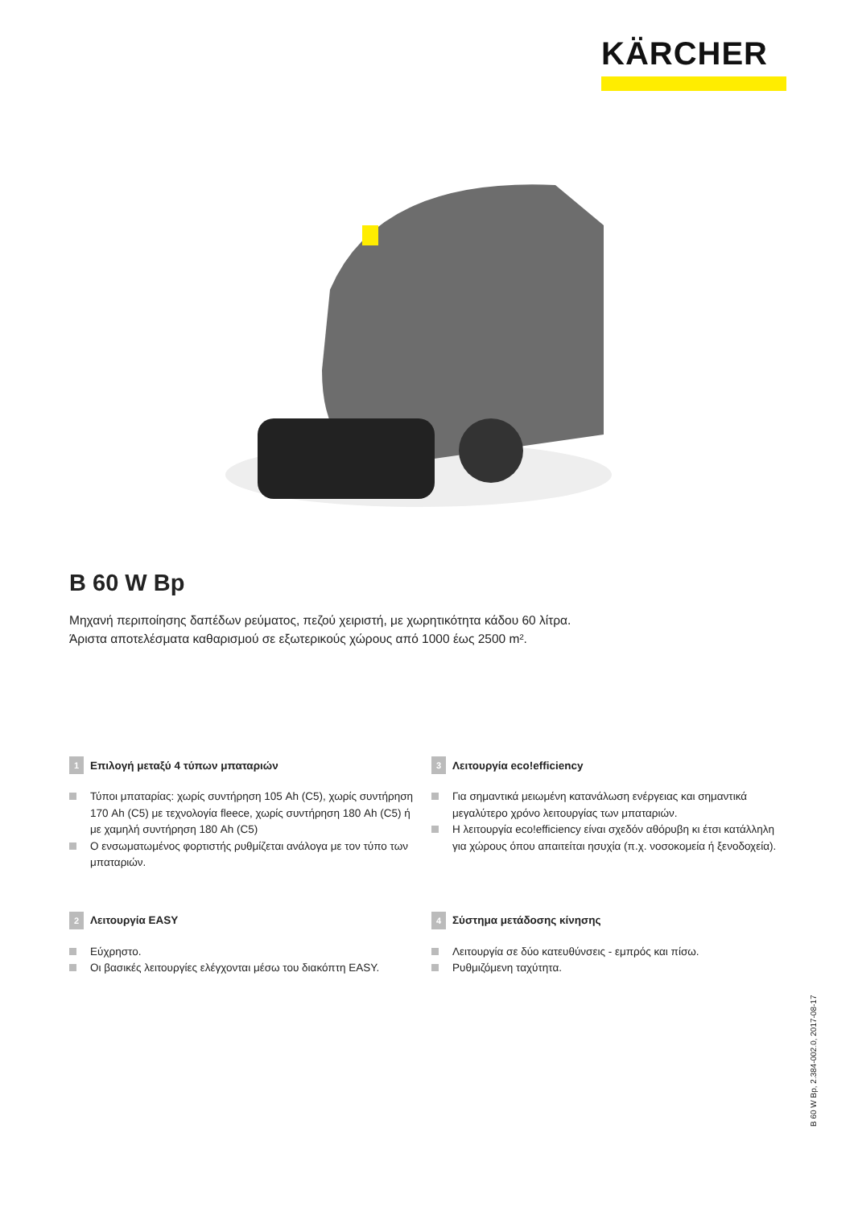KÄRCHER
B 60 W Bp
Μηχανή περιποίησης δαπέδων ρεύματος, πεζού χειριστή, με χωρητικότητα κάδου 60 λίτρα.
Άριστα αποτελέσματα καθαρισμού σε εξωτερικούς χώρους από 1000 έως 2500 m².
1 Επιλογή μεταξύ 4 τύπων μπαταριών
Τύποι μπαταρίας: χωρίς συντήρηση 105 Ah (C5), χωρίς συντήρηση 170 Ah (C5) με τεχνολογία fleece, χωρίς συντήρηση 180 Ah (C5) ή με χαμηλή συντήρηση 180 Ah (C5)
Ο ενσωματωμένος φορτιστής ρυθμίζεται ανάλογα με τον τύπο των μπαταριών.
3 Λειτουργία eco!efficiency
Για σημαντικά μειωμένη κατανάλωση ενέργειας και σημαντικά μεγαλύτερο χρόνο λειτουργίας των μπαταριών.
Η λειτουργία eco!efficiency είναι σχεδόν αθόρυβη κι έτσι κατάλληλη για χώρους όπου απαιτείται ησυχία (π.χ. νοσοκομεία ή ξενοδοχεία).
2 Λειτουργία EASY
Εύχρηστο.
Οι βασικές λειτουργίες ελέγχονται μέσω του διακόπτη EASY.
4 Σύστημα μετάδοσης κίνησης
Λειτουργία σε δύο κατευθύνσεις - εμπρός και πίσω.
Ρυθμιζόμενη ταχύτητα.
B 60 W Bp, 2.384-002.0, 2017-08-17